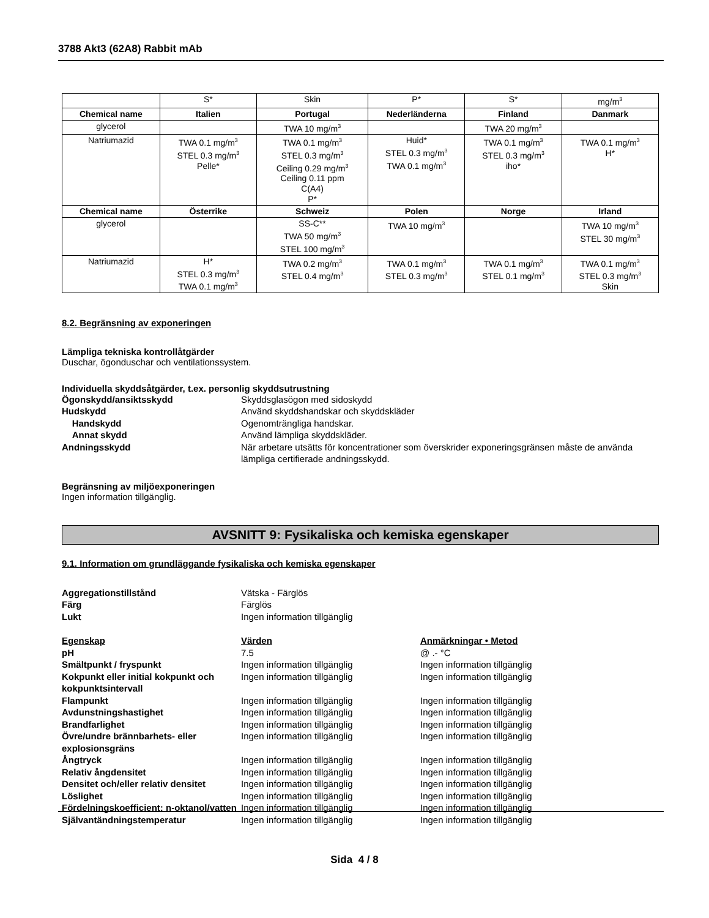3788 Akt3 (62A8) Rabbit mAb
| | S* | Skin | P* | S* | mg/m<sup>3</sup> |
| Chemical name | Italien | Portugal | Nederländerna | Finland | Danmark |
| glycerol | | TWA 10 mg/m<sup>3</sup> | | TWA 20 mg/m<sup>3</sup> | |
| Natriumazid | TWA 0.1 mg/m<sup>3</sup> STEL 0.3 mg/m<sup>3</sup> Pelle* | TWA 0.1 mg/m<sup>3</sup> STEL 0.3 mg/m<sup>3</sup> Ceiling 0.29 mg/m<sup>3</sup> Ceiling 0.11 ppm C(A4) P* | Huid* STEL 0.3 mg/m<sup>3</sup> TWA 0.1 mg/m<sup>3</sup> | TWA 0.1 mg/m<sup>3</sup> STEL 0.3 mg/m<sup>3</sup> iho* | TWA 0.1 mg/m<sup>3</sup> H* |
| Chemical name | Österrike | Schweiz | Polen | Norge | Irland |
| glycerol | | SS-C** TWA 50 mg/m<sup>3</sup> STEL 100 mg/m<sup>3</sup> | TWA 10 mg/m<sup>3</sup> | | TWA 10 mg/m<sup>3</sup> STEL 30 mg/m<sup>3</sup> |
| Natriumazid | H* STEL 0.3 mg/m<sup>3</sup> TWA 0.1 mg/m<sup>3</sup> | TWA 0.2 mg/m<sup>3</sup> STEL 0.4 mg/m<sup>3</sup> | TWA 0.1 mg/m<sup>3</sup> STEL 0.3 mg/m<sup>3</sup> | TWA 0.1 mg/m<sup>3</sup> STEL 0.1 mg/m<sup>3</sup> | TWA 0.1 mg/m<sup>3</sup> STEL 0.3 mg/m<sup>3</sup> Skin |
8.2. Begränsning av exponeringen
Lämpliga tekniska kontrollåtgärder
Duschar, ögonduschar och ventilationssystem.
Individuella skyddsåtgärder, t.ex. personlig skyddsutrustning
Ögonskydd/ansiktsskydd Skyddsglasögon med sidoskydd
Hudskydd Använd skyddshandskar och skyddskläder
Handskydd Ogenomträngliga handskar.
Annat skydd Använd lämpliga skyddskläder.
Andningsskydd När arbetare utsätts för koncentrationer som överskrider exponeringsgränsen måste de använda lämpliga certifierade andningsskydd.
Begränsning av miljöexponeringen
Ingen information tillgänglig.
AVSNITT 9: Fysikaliska och kemiska egenskaper
9.1. Information om grundläggande fysikaliska och kemiska egenskaper
Aggregationstillstånd Vätska - Färglös
Färg Färglös
Lukt Ingen information tillgänglig
Egenskap Värden Anmärkningar • Metod
pH 7.5 @ .- °C
Smältpunkt / fryspunkt Ingen information tillgänglig Ingen information tillgänglig
Kokpunkt eller initial kokpunkt och kokpunktsintervall
Ingen information tillgänglig Ingen information tillgänglig
Flampunkt Ingen information tillgänglig Ingen information tillgänglig
Avdunstningshastighet Ingen information tillgänglig Ingen information tillgänglig
Brandfarlighet Ingen information tillgänglig Ingen information tillgänglig
Övre/undre brännbarhets- eller explosionsgräns
Ingen information tillgänglig Ingen information tillgänglig
Ångtryck Ingen information tillgänglig Ingen information tillgänglig
Relativ ångdensitet Ingen information tillgänglig Ingen information tillgänglig
Densitet och/eller relativ densitet
Ingen information tillgänglig Ingen information tillgänglig
Löslighet Ingen information tillgänglig Ingen information tillgänglig
Fördelningskoefficient: n-oktanol/vatten
Ingen information tillgänglig Ingen information tillgänglig
Självantändningstemperatur Ingen information tillgänglig Ingen information tillgänglig
Sida 4 / 8